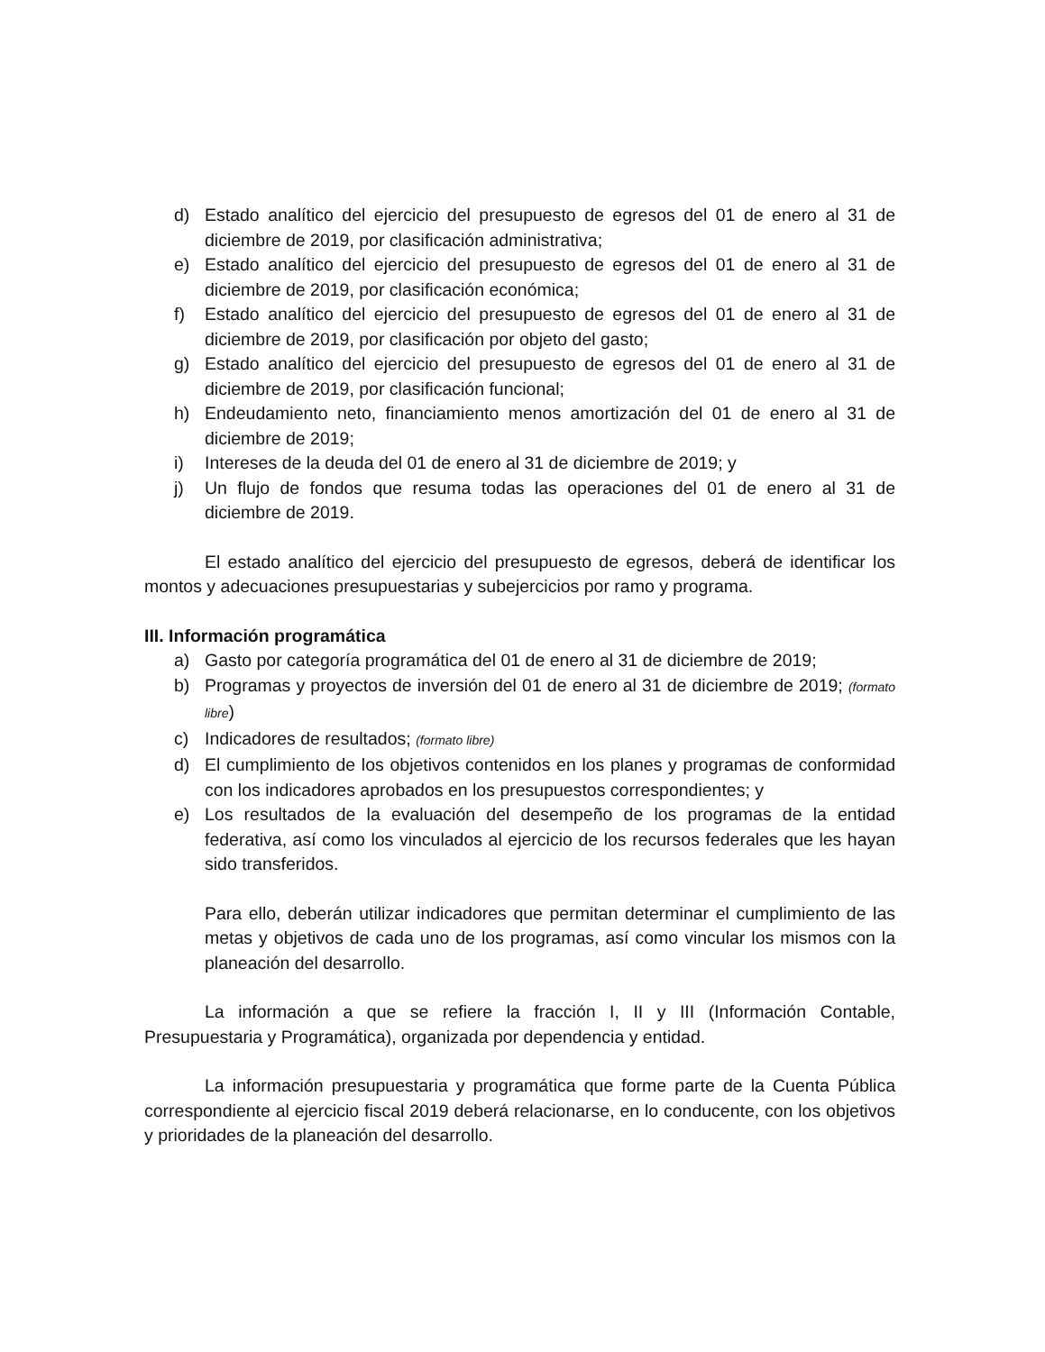d) Estado analítico del ejercicio del presupuesto de egresos del 01 de enero al 31 de diciembre de 2019, por clasificación administrativa;
e) Estado analítico del ejercicio del presupuesto de egresos del 01 de enero al 31 de diciembre de 2019, por clasificación económica;
f) Estado analítico del ejercicio del presupuesto de egresos del 01 de enero al 31 de diciembre de 2019, por clasificación por objeto del gasto;
g) Estado analítico del ejercicio del presupuesto de egresos del 01 de enero al 31 de diciembre de 2019, por clasificación funcional;
h) Endeudamiento neto, financiamiento menos amortización del 01 de enero al 31 de diciembre de 2019;
i) Intereses de la deuda del 01 de enero al 31 de diciembre de 2019; y
j) Un flujo de fondos que resuma todas las operaciones del 01 de enero al 31 de diciembre de 2019.
El estado analítico del ejercicio del presupuesto de egresos, deberá de identificar los montos y adecuaciones presupuestarias y subejercicios por ramo y programa.
III. Información programática
a) Gasto por categoría programática del 01 de enero al 31 de diciembre de 2019;
b) Programas y proyectos de inversión del 01 de enero al 31 de diciembre de 2019; (formato libre)
c) Indicadores de resultados; (formato libre)
d) El cumplimiento de los objetivos contenidos en los planes y programas de conformidad con los indicadores aprobados en los presupuestos correspondientes; y
e) Los resultados de la evaluación del desempeño de los programas de la entidad federativa, así como los vinculados al ejercicio de los recursos federales que les hayan sido transferidos.
Para ello, deberán utilizar indicadores que permitan determinar el cumplimiento de las metas y objetivos de cada uno de los programas, así como vincular los mismos con la planeación del desarrollo.
La información a que se refiere la fracción I, II y III (Información Contable, Presupuestaria y Programática), organizada por dependencia y entidad.
La información presupuestaria y programática que forme parte de la Cuenta Pública correspondiente al ejercicio fiscal 2019 deberá relacionarse, en lo conducente, con los objetivos y prioridades de la planeación del desarrollo.